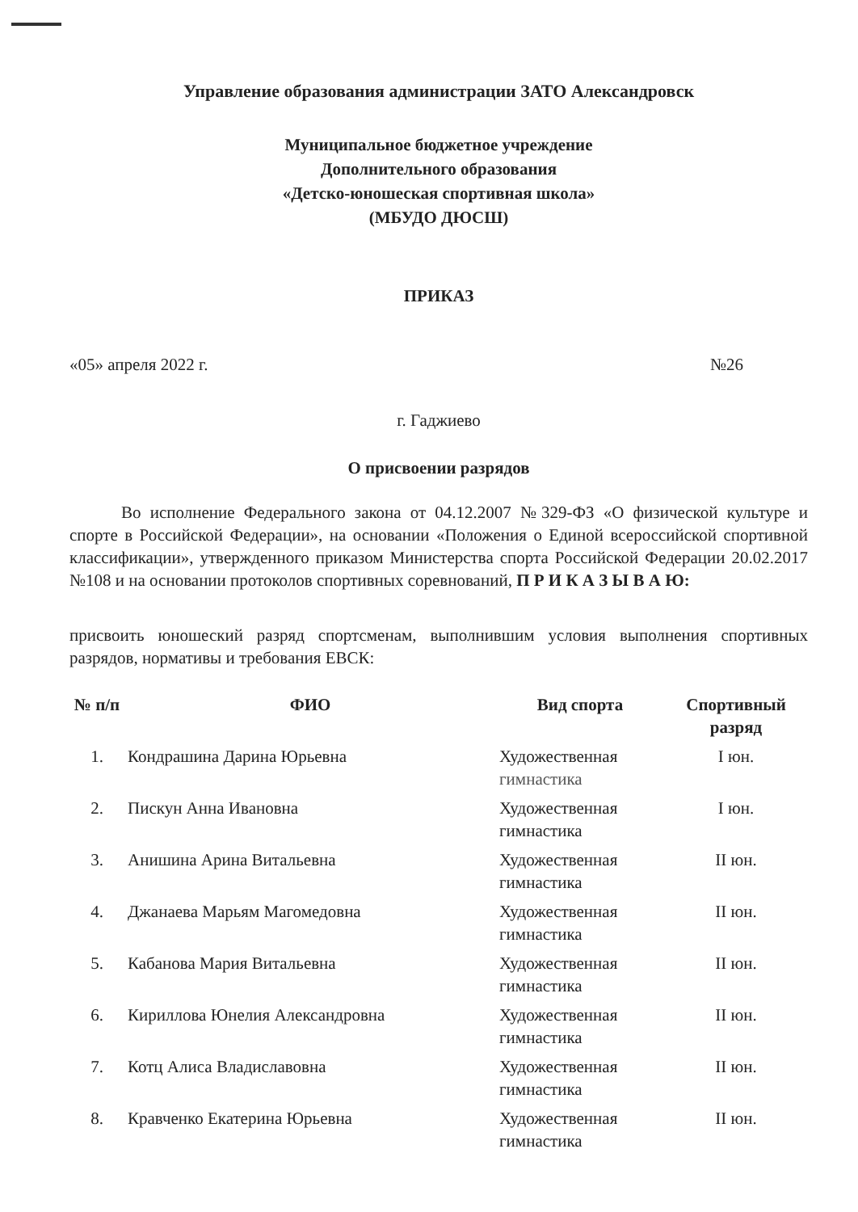Управление образования администрации ЗАТО Александровск
Муниципальное бюджетное учреждение
Дополнительного образования
«Детско-юношеская спортивная школа»
(МБУДО ДЮСШ)
ПРИКАЗ
«05» апреля 2022 г. №26
г. Гаджиево
О присвоении разрядов
Во исполнение Федерального закона от 04.12.2007 №329-ФЗ «О физической культуре и спорте в Российской Федерации», на основании «Положения о Единой всероссийской спортивной классификации», утвержденного приказом Министерства спорта Российской Федерации 20.02.2017 №108 и на основании протоколов спортивных соревнований, П Р И К А З Ы В А Ю:
присвоить юношеский разряд спортсменам, выполнившим условия выполнения спортивных разрядов, нормативы и требования ЕВСК:
| № п/п | ФИО | Вид спорта | Спортивный разряд |
| --- | --- | --- | --- |
| 1. | Кондрашина Дарина Юрьевна | Художественная гимнастика | I юн. |
| 2. | Пискун Анна Ивановна | Художественная гимнастика | I юн. |
| 3. | Анишина Арина Витальевна | Художественная гимнастика | II юн. |
| 4. | Джанаева Марьям Магомедовна | Художественная гимнастика | II юн. |
| 5. | Кабанова Мария Витальевна | Художественная гимнастика | II юн. |
| 6. | Кириллова Юнелия Александровна | Художественная гимнастика | II юн. |
| 7. | Котц Алиса Владиславовна | Художественная гимнастика | II юн. |
| 8. | Кравченко Екатерина Юрьевна | Художественная гимнастика | II юн. |